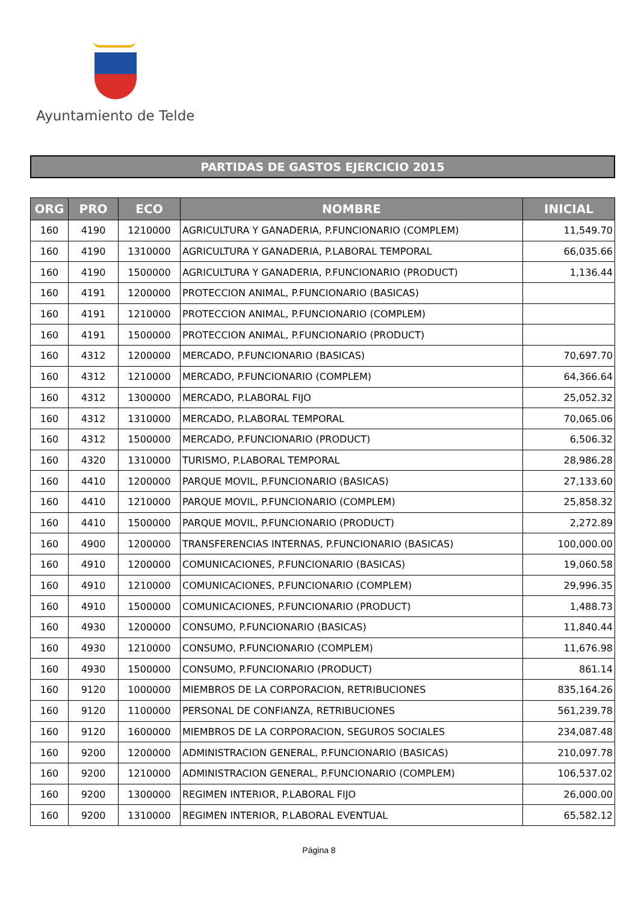Ayuntamiento de Telde
PARTIDAS DE GASTOS EJERCICIO 2015
| ORG | PRO | ECO | NOMBRE | INICIAL |
| --- | --- | --- | --- | --- |
| 160 | 4190 | 1210000 | AGRICULTURA Y GANADERIA, P.FUNCIONARIO (COMPLEM) | 11,549.70 |
| 160 | 4190 | 1310000 | AGRICULTURA Y GANADERIA, P.LABORAL TEMPORAL | 66,035.66 |
| 160 | 4190 | 1500000 | AGRICULTURA Y GANADERIA, P.FUNCIONARIO (PRODUCT) | 1,136.44 |
| 160 | 4191 | 1200000 | PROTECCION ANIMAL, P.FUNCIONARIO (BASICAS) | |
| 160 | 4191 | 1210000 | PROTECCION ANIMAL, P.FUNCIONARIO (COMPLEM) | |
| 160 | 4191 | 1500000 | PROTECCION ANIMAL, P.FUNCIONARIO (PRODUCT) | |
| 160 | 4312 | 1200000 | MERCADO, P.FUNCIONARIO (BASICAS) | 70,697.70 |
| 160 | 4312 | 1210000 | MERCADO, P.FUNCIONARIO (COMPLEM) | 64,366.64 |
| 160 | 4312 | 1300000 | MERCADO, P.LABORAL FIJO | 25,052.32 |
| 160 | 4312 | 1310000 | MERCADO, P.LABORAL TEMPORAL | 70,065.06 |
| 160 | 4312 | 1500000 | MERCADO, P.FUNCIONARIO (PRODUCT) | 6,506.32 |
| 160 | 4320 | 1310000 | TURISMO, P.LABORAL TEMPORAL | 28,986.28 |
| 160 | 4410 | 1200000 | PARQUE MOVIL, P.FUNCIONARIO (BASICAS) | 27,133.60 |
| 160 | 4410 | 1210000 | PARQUE MOVIL, P.FUNCIONARIO (COMPLEM) | 25,858.32 |
| 160 | 4410 | 1500000 | PARQUE MOVIL, P.FUNCIONARIO (PRODUCT) | 2,272.89 |
| 160 | 4900 | 1200000 | TRANSFERENCIAS INTERNAS, P.FUNCIONARIO (BASICAS) | 100,000.00 |
| 160 | 4910 | 1200000 | COMUNICACIONES, P.FUNCIONARIO (BASICAS) | 19,060.58 |
| 160 | 4910 | 1210000 | COMUNICACIONES, P.FUNCIONARIO (COMPLEM) | 29,996.35 |
| 160 | 4910 | 1500000 | COMUNICACIONES, P.FUNCIONARIO (PRODUCT) | 1,488.73 |
| 160 | 4930 | 1200000 | CONSUMO, P.FUNCIONARIO (BASICAS) | 11,840.44 |
| 160 | 4930 | 1210000 | CONSUMO, P.FUNCIONARIO (COMPLEM) | 11,676.98 |
| 160 | 4930 | 1500000 | CONSUMO, P.FUNCIONARIO (PRODUCT) | 861.14 |
| 160 | 9120 | 1000000 | MIEMBROS DE LA CORPORACION, RETRIBUCIONES | 835,164.26 |
| 160 | 9120 | 1100000 | PERSONAL DE CONFIANZA, RETRIBUCIONES | 561,239.78 |
| 160 | 9120 | 1600000 | MIEMBROS DE LA CORPORACION, SEGUROS SOCIALES | 234,087.48 |
| 160 | 9200 | 1200000 | ADMINISTRACION GENERAL, P.FUNCIONARIO (BASICAS) | 210,097.78 |
| 160 | 9200 | 1210000 | ADMINISTRACION GENERAL, P.FUNCIONARIO (COMPLEM) | 106,537.02 |
| 160 | 9200 | 1300000 | REGIMEN INTERIOR, P.LABORAL FIJO | 26,000.00 |
| 160 | 9200 | 1310000 | REGIMEN INTERIOR, P.LABORAL EVENTUAL | 65,582.12 |
Página 8